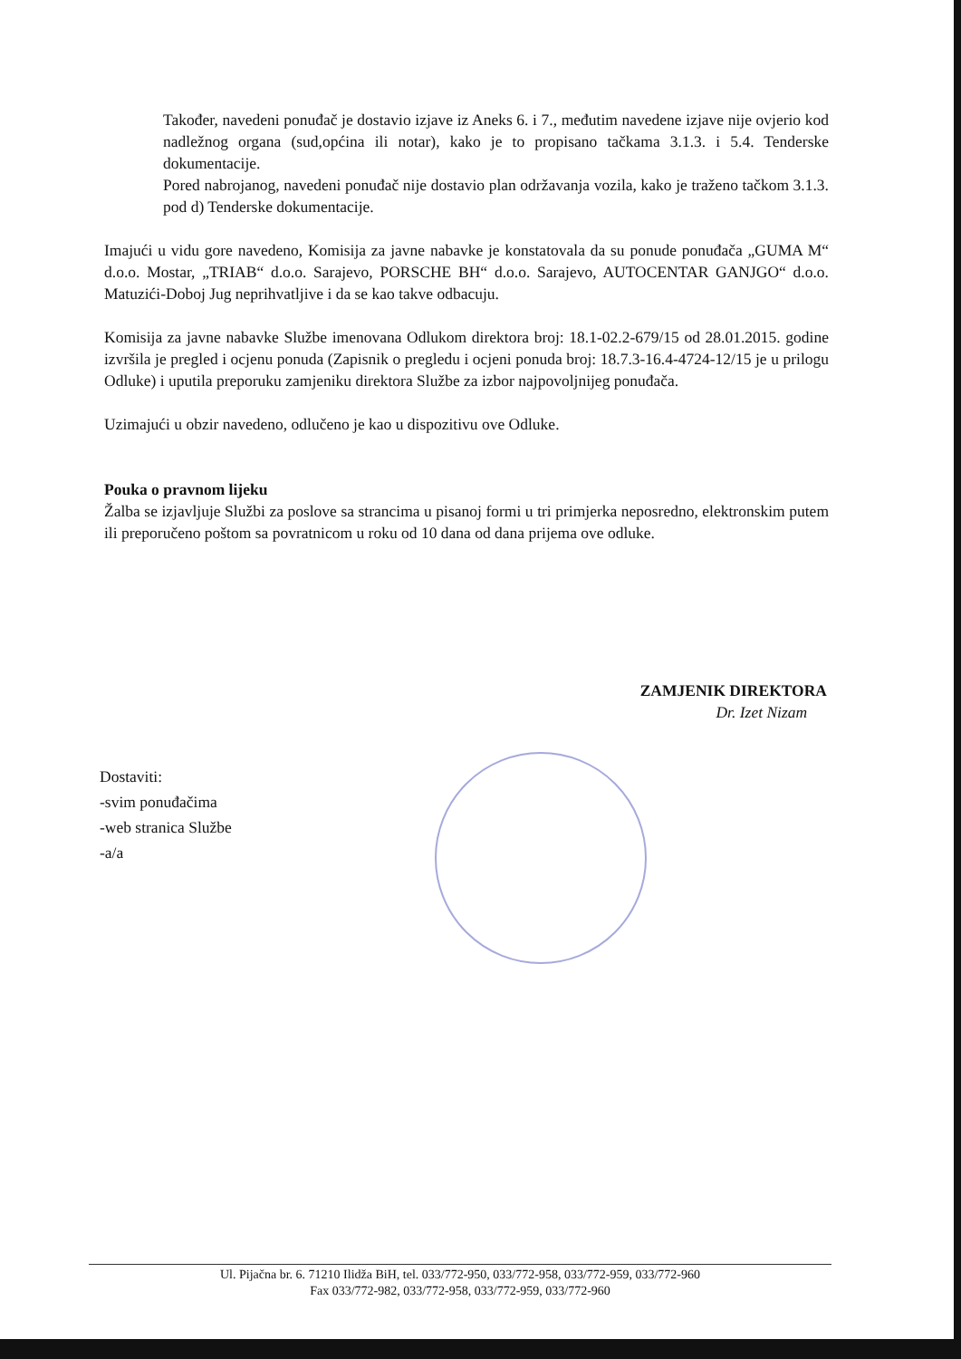Također, navedeni ponuđač je dostavio izjave iz Aneks 6. i 7., međutim navedene izjave nije ovjerio kod nadležnog organa (sud,općina ili notar), kako je to propisano tačkama 3.1.3. i 5.4. Tenderske dokumentacije.
Pored nabrojanog, navedeni ponuđač nije dostavio plan održavanja vozila, kako je traženo tačkom 3.1.3. pod d) Tenderske dokumentacije.
Imajući u vidu gore navedeno, Komisija za javne nabavke je konstatovala da su ponude ponuđača „GUMA M“ d.o.o. Mostar, „TRIAB“ d.o.o. Sarajevo, PORSCHE BH“ d.o.o. Sarajevo, AUTOCENTAR GANJGO“ d.o.o. Matuzići-Doboj Jug neprihvatljive i da se kao takve odbacuju.
Komisija za javne nabavke Službe imenovana Odlukom direktora broj: 18.1-02.2-679/15 od 28.01.2015. godine izvršila je pregled i ocjenu ponuda (Zapisnik o pregledu i ocjeni ponuda broj: 18.7.3-16.4-4724-12/15 je u prilogu Odluke) i uputila preporuku zamjeniku direktora Službe za izbor najpovoljnijeg ponuđača.
Uzimajući u obzir navedeno, odlučeno je kao u dispozitivu ove Odluke.
Pouka o pravnom lijeku
Žalba se izjavljuje Službi za poslove sa strancima u pisanoj formi u tri primjerka neposredno, elektronskim putem ili preporučeno poštom sa povratnicom u roku od 10 dana od dana prijema ove odluke.
ZAMJENIK DIREKTORA
Dr. Izet Nizam
Dostaviti:
-svim ponuđačima
-web stranica Službe
-a/a
Ul. Pijačna br. 6. 71210 Ilidža BiH, tel. 033/772-950, 033/772-958, 033/772-959, 033/772-960
Fax 033/772-982, 033/772-958, 033/772-959, 033/772-960